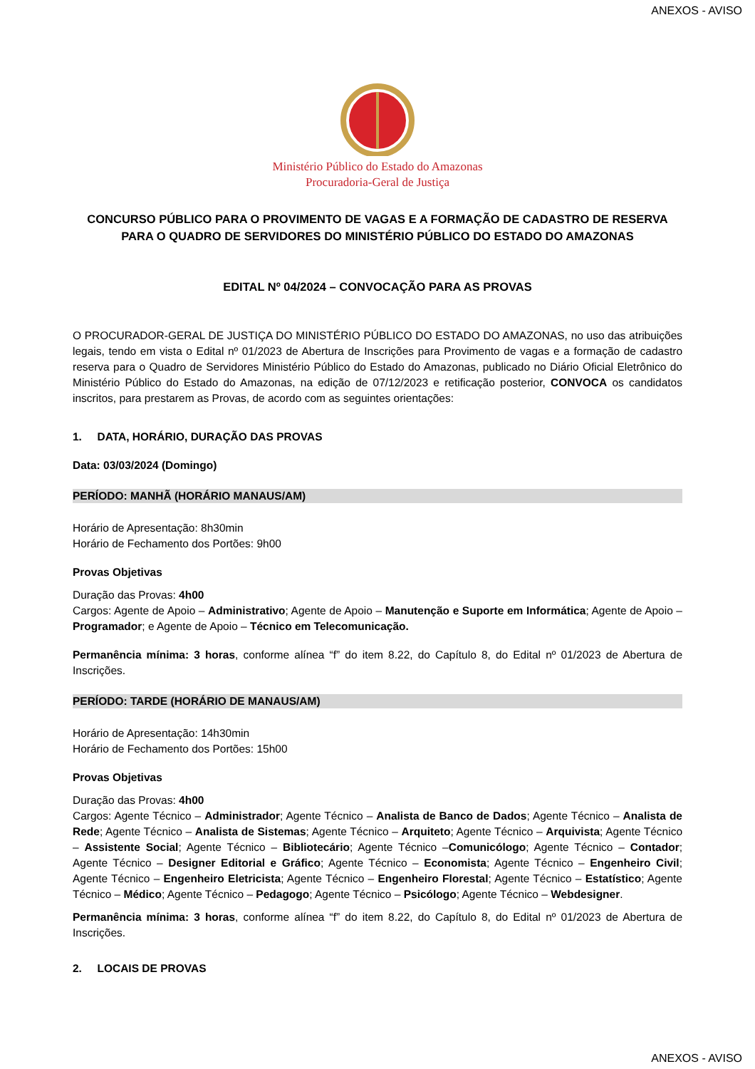ANEXOS - AVISO
Ministério Público do Estado do Amazonas
Procuradoria-Geral de Justiça
CONCURSO PÚBLICO PARA O PROVIMENTO DE VAGAS E A FORMAÇÃO DE CADASTRO DE RESERVA PARA O QUADRO DE SERVIDORES DO MINISTÉRIO PÚBLICO DO ESTADO DO AMAZONAS
EDITAL Nº 04/2024 – CONVOCAÇÃO PARA AS PROVAS
O PROCURADOR-GERAL DE JUSTIÇA DO MINISTÉRIO PÚBLICO DO ESTADO DO AMAZONAS, no uso das atribuições legais, tendo em vista o Edital nº 01/2023 de Abertura de Inscrições para Provimento de vagas e a formação de cadastro reserva para o Quadro de Servidores Ministério Público do Estado do Amazonas, publicado no Diário Oficial Eletrônico do Ministério Público do Estado do Amazonas, na edição de 07/12/2023 e retificação posterior, CONVOCA os candidatos inscritos, para prestarem as Provas, de acordo com as seguintes orientações:
1. DATA, HORÁRIO, DURAÇÃO DAS PROVAS
Data: 03/03/2024 (Domingo)
PERÍODO: MANHÃ (HORÁRIO MANAUS/AM)
Horário de Apresentação: 8h30min
Horário de Fechamento dos Portões: 9h00
Provas Objetivas
Duração das Provas: 4h00
Cargos: Agente de Apoio – Administrativo; Agente de Apoio – Manutenção e Suporte em Informática; Agente de Apoio – Programador; e Agente de Apoio – Técnico em Telecomunicação.
Permanência mínima: 3 horas, conforme alínea “f” do item 8.22, do Capítulo 8, do Edital nº 01/2023 de Abertura de Inscrições.
PERÍODO: TARDE (HORÁRIO DE MANAUS/AM)
Horário de Apresentação: 14h30min
Horário de Fechamento dos Portões: 15h00
Provas Objetivas
Duração das Provas: 4h00
Cargos: Agente Técnico – Administrador; Agente Técnico – Analista de Banco de Dados; Agente Técnico – Analista de Rede; Agente Técnico – Analista de Sistemas; Agente Técnico – Arquiteto; Agente Técnico – Arquivista; Agente Técnico – Assistente Social; Agente Técnico – Bibliotecário; Agente Técnico –Comunicólogo; Agente Técnico – Contador; Agente Técnico – Designer Editorial e Gráfico; Agente Técnico – Economista; Agente Técnico – Engenheiro Civil; Agente Técnico – Engenheiro Eletricista; Agente Técnico – Engenheiro Florestal; Agente Técnico – Estatístico; Agente Técnico – Médico; Agente Técnico – Pedagogo; Agente Técnico – Psicólogo; Agente Técnico – Webdesigner.
Permanência mínima: 3 horas, conforme alínea “f” do item 8.22, do Capítulo 8, do Edital nº 01/2023 de Abertura de Inscrições.
2. LOCAIS DE PROVAS
ANEXOS - AVISO